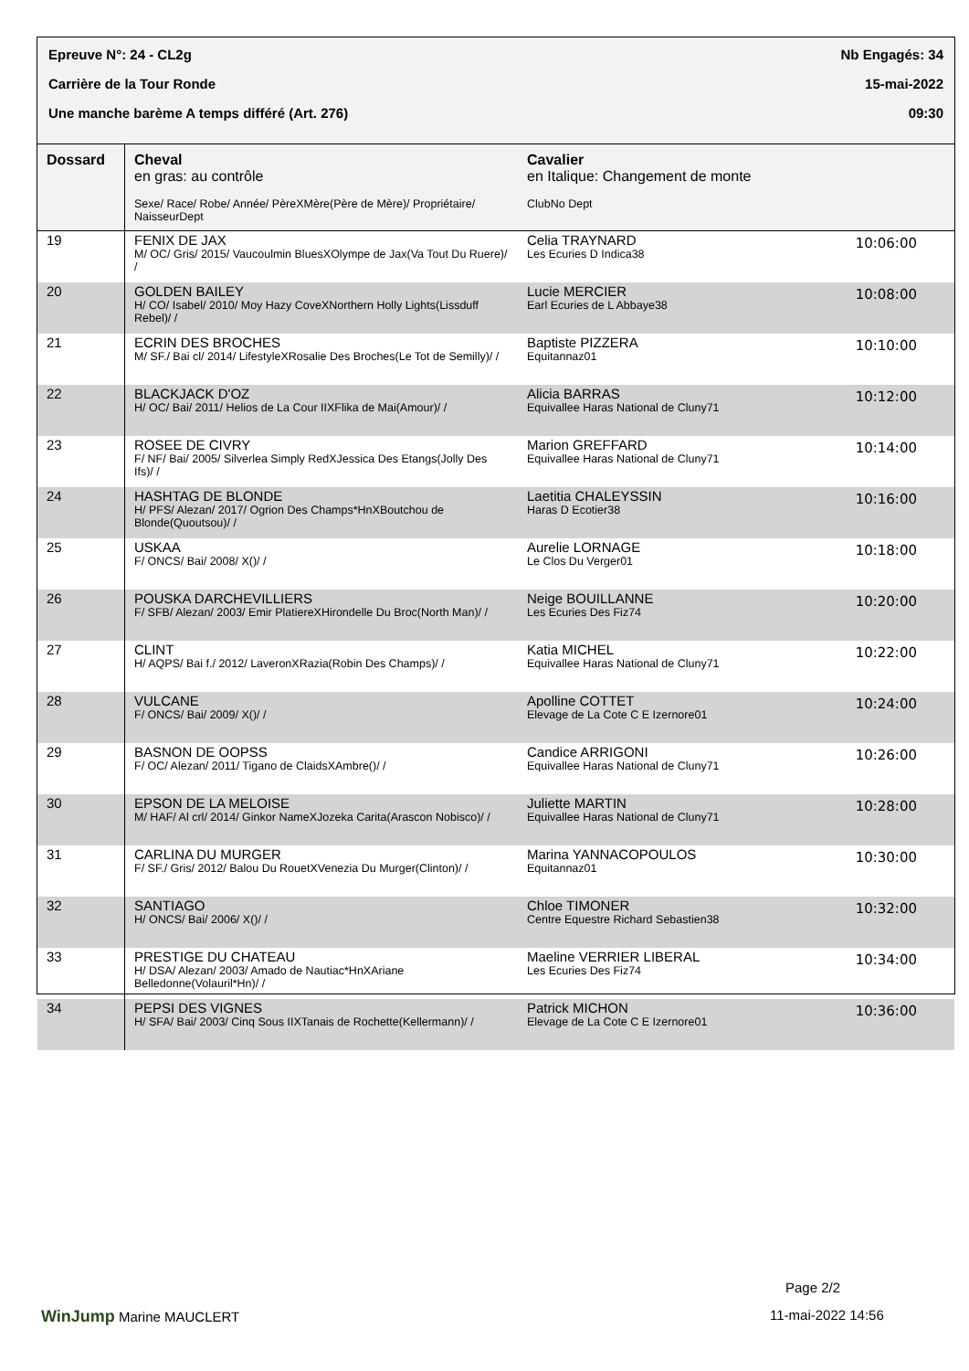Epreuve N°: 24 - CL2g Nb Engagés: 34
Carrière de la Tour Ronde 15-mai-2022
Une manche barème A temps différé (Art. 276) 09:30
| Dossard | Cheval en gras: au contrôle Sexe/ Race/ Robe/ Année/ PèreXMère(Père de Mère)/ Propriétaire/ NaisseurDept | Cavalier en Italique: Changement de monte ClubNo Dept | |
| --- | --- | --- | --- |
| 19 | FENIX DE JAX M/ OC/ Gris/ 2015/ Vaucoulmin BluesXOlympe de Jax(Va Tout Du Ruere)/ / | Celia TRAYNARD Les Ecuries D Indica38 | 10:06:00 |
| 20 | GOLDEN BAILEY H/ CO/ Isabel/ 2010/ Moy Hazy CoveXNorthern Holly Lights(Lissduff Rebel)/ / | Lucie MERCIER Earl Ecuries de L Abbaye38 | 10:08:00 |
| 21 | ECRIN DES BROCHES M/ SF./ Bai cl/ 2014/ LifestyleXRosalie Des Broches(Le Tot de Semilly)/ / | Baptiste PIZZERA Equitannaz01 | 10:10:00 |
| 22 | BLACKJACK D'OZ H/ OC/ Bai/ 2011/ Helios de La Cour IIXFlika de Mai(Amour)/ / | Alicia BARRAS Equivallee Haras National de Cluny71 | 10:12:00 |
| 23 | ROSEE DE CIVRY F/ NF/ Bai/ 2005/ Silverlea Simply RedXJessica Des Etangs(Jolly Des Ifs)/ / | Marion GREFFARD Equivallee Haras National de Cluny71 | 10:14:00 |
| 24 | HASHTAG DE BLONDE H/ PFS/ Alezan/ 2017/ Ogrion Des Champs*HnXBoutchou de Blonde(Quoutsou)/ / | Laetitia CHALEYSSIN Haras D Ecotier38 | 10:16:00 |
| 25 | USKAA F/ ONCS/ Bai/ 2008/ X()/ / | Aurelie LORNAGE Le Clos Du Verger01 | 10:18:00 |
| 26 | POUSKA DARCHEVILLIERS F/ SFB/ Alezan/ 2003/ Emir PlatiereXHirondelle Du Broc(North Man)/ / | Neige BOUILLANNE Les Ecuries Des Fiz74 | 10:20:00 |
| 27 | CLINT H/ AQPS/ Bai f./ 2012/ LaveronXRazia(Robin Des Champs)/ / | Katia MICHEL Equivallee Haras National de Cluny71 | 10:22:00 |
| 28 | VULCANE F/ ONCS/ Bai/ 2009/ X()/ / | Apolline COTTET Elevage de La Cote C E Izernore01 | 10:24:00 |
| 29 | BASNON DE OOPSS F/ OC/ Alezan/ 2011/ Tigano de ClaidsXAmbre()/ / | Candice ARRIGONI Equivallee Haras National de Cluny71 | 10:26:00 |
| 30 | EPSON DE LA MELOISE M/ HAF/ Al crl/ 2014/ Ginkor NameXJozeka Carita(Arascon Nobisco)/ / | Juliette MARTIN Equivallee Haras National de Cluny71 | 10:28:00 |
| 31 | CARLINA DU MURGER F/ SF./ Gris/ 2012/ Balou Du RouetXVenezia Du Murger(Clinton)/ / | Marina YANNACOPOULOS Equitannaz01 | 10:30:00 |
| 32 | SANTIAGO H/ ONCS/ Bai/ 2006/ X()/ / | Chloe TIMONER Centre Equestre Richard Sebastien38 | 10:32:00 |
| 33 | PRESTIGE DU CHATEAU H/ DSA/ Alezan/ 2003/ Amado de Nautiac*HnXAriane Belledonne(Volauril*Hn)/ / | Maeline VERRIER LIBERAL Les Ecuries Des Fiz74 | 10:34:00 |
| 34 | PEPSI DES VIGNES H/ SFA/ Bai/ 2003/ Cinq Sous IIXTanais de Rochette(Kellermann)/ / | Patrick MICHON Elevage de La Cote C E Izernore01 | 10:36:00 |
Page 2/2
WinJump Marine MAUCLERT 11-mai-2022 14:56